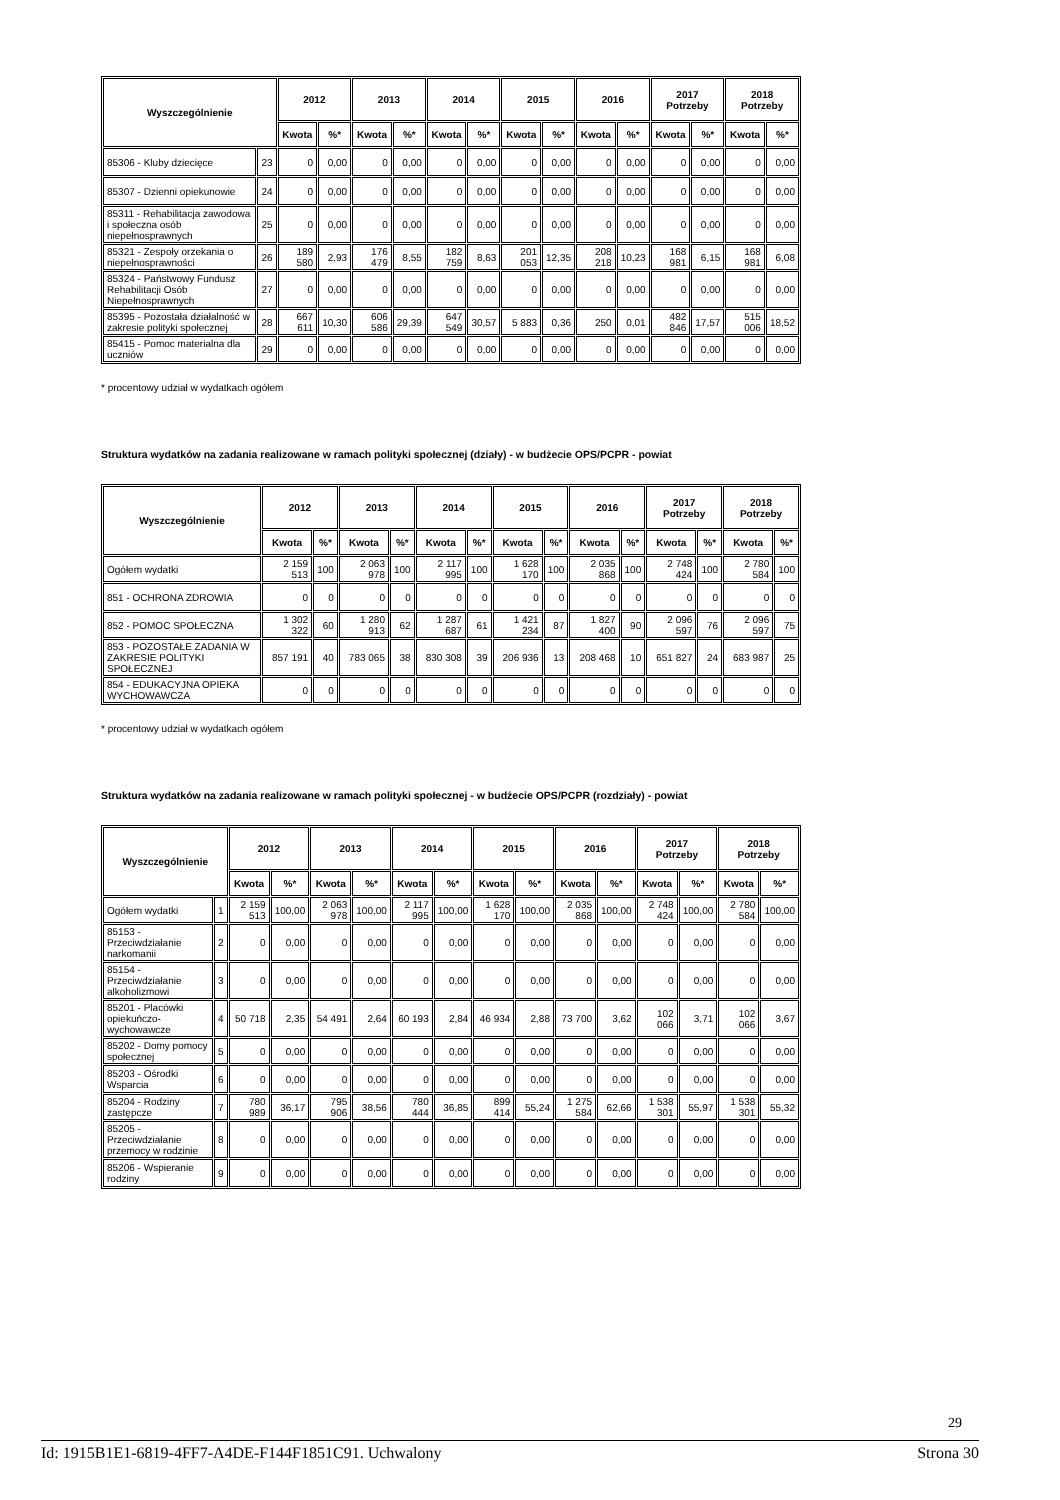| Wyszczególnienie | | 2012 | | 2013 | | 2014 | | 2015 | | 2016 | | 2017 Potrzeby | | 2018 Potrzeby | |
| --- | --- | --- | --- | --- | --- | --- | --- | --- | --- | --- | --- | --- | --- | --- | --- |
| | | Kwota | %* | Kwota | %* | Kwota | %* | Kwota | %* | Kwota | %* | Kwota | %* | Kwota | %* |
| 85306 - Kluby dziecięce | 23 | 0 | 0,00 | 0 | 0,00 | 0 | 0,00 | 0 | 0,00 | 0 | 0,00 | 0 | 0,00 | 0 | 0,00 |
| 85307 - Dzienni opiekunowie | 24 | 0 | 0,00 | 0 | 0,00 | 0 | 0,00 | 0 | 0,00 | 0 | 0,00 | 0 | 0,00 | 0 | 0,00 |
| 85311 - Rehabilitacja zawodowa i społeczna osób niepełnosprawnych | 25 | 0 | 0,00 | 0 | 0,00 | 0 | 0,00 | 0 | 0,00 | 0 | 0,00 | 0 | 0,00 | 0 | 0,00 |
| 85321 - Zespoły orzekania o niepełnosprawności | 26 | 189 580 | 2,93 | 176 479 | 8,55 | 182 759 | 8,63 | 201 053 | 12,35 | 208 218 | 10,23 | 168 981 | 6,15 | 168 981 | 6,08 |
| 85324 - Państwowy Fundusz Rehabilitacji Osób Niepełnosprawnych | 27 | 0 | 0,00 | 0 | 0,00 | 0 | 0,00 | 0 | 0,00 | 0 | 0,00 | 0 | 0,00 | 0 | 0,00 |
| 85395 - Pozostała działalność w zakresie polityki społecznej | 28 | 667 611 | 10,30 | 606 586 | 29,39 | 647 549 | 30,57 | 5 883 | 0,36 | 250 | 0,01 | 482 846 | 17,57 | 515 006 | 18,52 |
| 85415 - Pomoc materialna dla uczniów | 29 | 0 | 0,00 | 0 | 0,00 | 0 | 0,00 | 0 | 0,00 | 0 | 0,00 | 0 | 0,00 | 0 | 0,00 |
* procentowy udział w wydatkach ogółem
Struktura wydatków na zadania realizowane w ramach polityki społecznej (działy) - w budżecie OPS/PCPR - powiat
| Wyszczególnienie | 2012 | | 2013 | | 2014 | | 2015 | | 2016 | | 2017 Potrzeby | | 2018 Potrzeby | |
| --- | --- | --- | --- | --- | --- | --- | --- | --- | --- | --- | --- | --- | --- | --- |
| | Kwota | %* | Kwota | %* | Kwota | %* | Kwota | %* | Kwota | %* | Kwota | %* | Kwota | %* |
| Ogółem wydatki | 2 159 513 | 100 | 2 063 978 | 100 | 2 117 995 | 100 | 1 628 170 | 100 | 2 035 868 | 100 | 2 748 424 | 100 | 2 780 584 | 100 |
| 851 - OCHRONA ZDROWIA | 0 | 0 | 0 | 0 | 0 | 0 | 0 | 0 | 0 | 0 | 0 | 0 | 0 | 0 |
| 852 - POMOC SPOŁECZNA | 1 302 322 | 60 | 1 280 913 | 62 | 1 287 687 | 61 | 1 421 234 | 87 | 1 827 400 | 90 | 2 096 597 | 76 | 2 096 597 | 75 |
| 853 - POZOSTAŁE ZADANIA W ZAKRESIE POLITYKI SPOŁECZNEJ | 857 191 | 40 | 783 065 | 38 | 830 308 | 39 | 206 936 | 13 | 208 468 | 10 | 651 827 | 24 | 683 987 | 25 |
| 854 - EDUKACYJNA OPIEKA WYCHOWAWCZA | 0 | 0 | 0 | 0 | 0 | 0 | 0 | 0 | 0 | 0 | 0 | 0 | 0 | 0 |
* procentowy udział w wydatkach ogółem
Struktura wydatków na zadania realizowane w ramach polityki społecznej - w budżecie OPS/PCPR (rozdziały) - powiat
| Wyszczególnienie | | 2012 | | 2013 | | 2014 | | 2015 | | 2016 | | 2017 Potrzeby | | 2018 Potrzeby | |
| --- | --- | --- | --- | --- | --- | --- | --- | --- | --- | --- | --- | --- | --- | --- | --- |
| | | Kwota | %* | Kwota | %* | Kwota | %* | Kwota | %* | Kwota | %* | Kwota | %* | Kwota | %* |
| Ogółem wydatki | 1 | 2 159 513 | 100,00 | 2 063 978 | 100,00 | 2 117 995 | 100,00 | 1 628 170 | 100,00 | 2 035 868 | 100,00 | 2 748 424 | 100,00 | 2 780 584 | 100,00 |
| 85153 - Przeciwdziałanie narkomanii | 2 | 0 | 0,00 | 0 | 0,00 | 0 | 0,00 | 0 | 0,00 | 0 | 0,00 | 0 | 0,00 | 0 | 0,00 |
| 85154 - Przeciwdziałanie alkoholizmowi | 3 | 0 | 0,00 | 0 | 0,00 | 0 | 0,00 | 0 | 0,00 | 0 | 0,00 | 0 | 0,00 | 0 | 0,00 |
| 85201 - Placówki opiekuńczo-wychowawcze | 4 | 50 718 | 2,35 | 54 491 | 2,64 | 60 193 | 2,84 | 46 934 | 2,88 | 73 700 | 3,62 | 102 066 | 3,71 | 102 066 | 3,67 |
| 85202 - Domy pomocy społecznej | 5 | 0 | 0,00 | 0 | 0,00 | 0 | 0,00 | 0 | 0,00 | 0 | 0,00 | 0 | 0,00 | 0 | 0,00 |
| 85203 - Ośrodki Wsparcia | 6 | 0 | 0,00 | 0 | 0,00 | 0 | 0,00 | 0 | 0,00 | 0 | 0,00 | 0 | 0,00 | 0 | 0,00 |
| 85204 - Rodziny zastępcze | 7 | 780 989 | 36,17 | 795 906 | 38,56 | 780 444 | 36,85 | 899 414 | 55,24 | 1 275 584 | 62,66 | 1 538 301 | 55,97 | 1 538 301 | 55,32 |
| 85205 - Przeciwdziałanie przemocy w rodzinie | 8 | 0 | 0,00 | 0 | 0,00 | 0 | 0,00 | 0 | 0,00 | 0 | 0,00 | 0 | 0,00 | 0 | 0,00 |
| 85206 - Wspieranie rodziny | 9 | 0 | 0,00 | 0 | 0,00 | 0 | 0,00 | 0 | 0,00 | 0 | 0,00 | 0 | 0,00 | 0 | 0,00 |
29
Id: 1915B1E1-6819-4FF7-A4DE-F144F1851C91. Uchwalony Strona 30